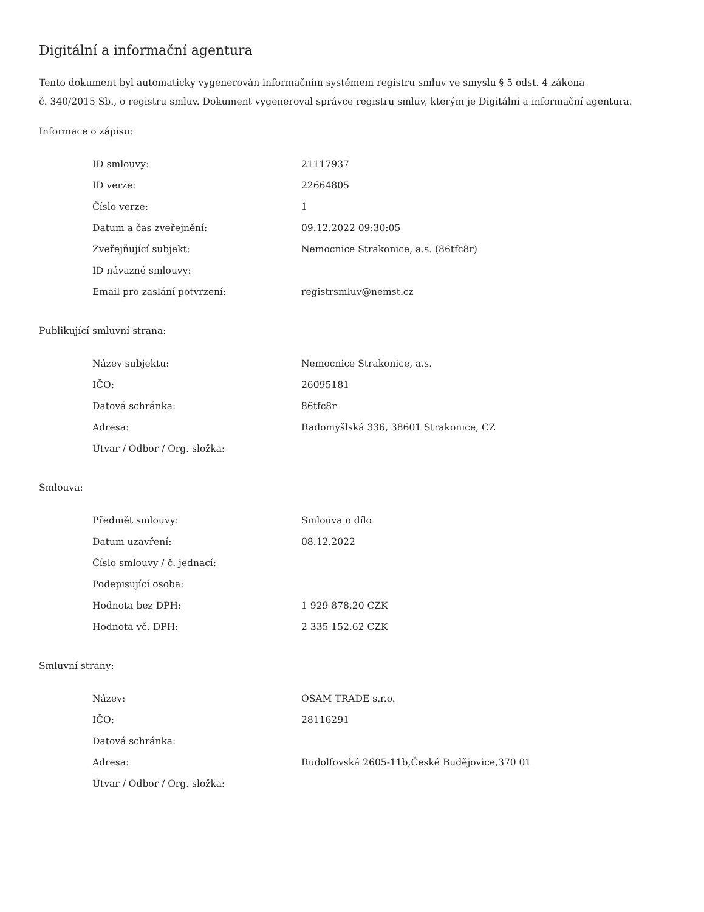Digitální a informační agentura
Tento dokument byl automaticky vygenerován informačním systémem registru smluv ve smyslu § 5 odst. 4 zákona
č. 340/2015 Sb., o registru smluv. Dokument vygeneroval správce registru smluv, kterým je Digitální a informační agentura.
Informace o zápisu:
| ID smlouvy: | 21117937 |
| ID verze: | 22664805 |
| Číslo verze: | 1 |
| Datum a čas zveřejnění: | 09.12.2022 09:30:05 |
| Zveřejňující subjekt: | Nemocnice Strakonice, a.s. (86tfc8r) |
| ID návazné smlouvy: | |
| Email pro zaslání potvrzení: | registrsmluv@nemst.cz |
Publikující smluvní strana:
| Název subjektu: | Nemocnice Strakonice, a.s. |
| IČO: | 26095181 |
| Datová schránka: | 86tfc8r |
| Adresa: | Radomyšlská 336, 38601 Strakonice, CZ |
| Útvar / Odbor / Org. složka: | |
Smlouva:
| Předmět smlouvy: | Smlouva o dílo |
| Datum uzavření: | 08.12.2022 |
| Číslo smlouvy / č. jednací: | |
| Podepisující osoba: | |
| Hodnota bez DPH: | 1 929 878,20 CZK |
| Hodnota vč. DPH: | 2 335 152,62 CZK |
Smluvní strany:
| Název: | OSAM TRADE s.r.o. |
| IČO: | 28116291 |
| Datová schránka: | |
| Adresa: | Rudolfovská 2605-11b,České Budějovice,370 01 |
| Útvar / Odbor / Org. složka: | |